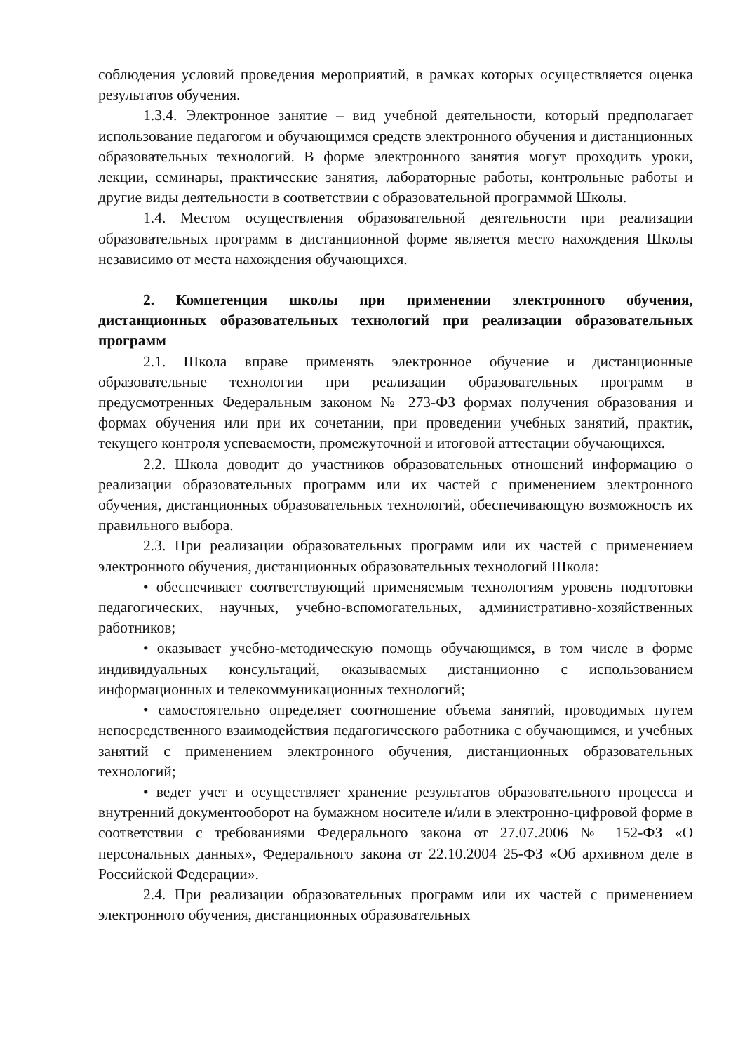соблюдения условий проведения мероприятий, в рамках которых осуществляется оценка результатов обучения.
1.3.4. Электронное занятие – вид учебной деятельности, который предполагает использование педагогом и обучающимся средств электронного обучения и дистанционных образовательных технологий. В форме электронного занятия могут проходить уроки, лекции, семинары, практические занятия, лабораторные работы, контрольные работы и другие виды деятельности в соответствии с образовательной программой Школы.
1.4. Местом осуществления образовательной деятельности при реализации образовательных программ в дистанционной форме является место нахождения Школы независимо от места нахождения обучающихся.
2. Компетенция школы при применении электронного обучения, дистанционных образовательных технологий при реализации образовательных программ
2.1. Школа вправе применять электронное обучение и дистанционные образовательные технологии при реализации образовательных программ в предусмотренных Федеральным законом № 273-ФЗ формах получения образования и формах обучения или при их сочетании, при проведении учебных занятий, практик, текущего контроля успеваемости, промежуточной и итоговой аттестации обучающихся.
2.2. Школа доводит до участников образовательных отношений информацию о реализации образовательных программ или их частей с применением электронного обучения, дистанционных образовательных технологий, обеспечивающую возможность их правильного выбора.
2.3. При реализации образовательных программ или их частей с применением электронного обучения, дистанционных образовательных технологий Школа:
• обеспечивает соответствующий применяемым технологиям уровень подготовки педагогических, научных, учебно-вспомогательных, административно-хозяйственных работников;
• оказывает учебно-методическую помощь обучающимся, в том числе в форме индивидуальных консультаций, оказываемых дистанционно с использованием информационных и телекоммуникационных технологий;
• самостоятельно определяет соотношение объема занятий, проводимых путем непосредственного взаимодействия педагогического работника с обучающимся, и учебных занятий с применением электронного обучения, дистанционных образовательных технологий;
• ведет учет и осуществляет хранение результатов образовательного процесса и внутренний документооборот на бумажном носителе и/или в электронно-цифровой форме в соответствии с требованиями Федерального закона от 27.07.2006 № 152-ФЗ «О персональных данных», Федерального закона от 22.10.2004 25-ФЗ «Об архивном деле в Российской Федерации».
2.4. При реализации образовательных программ или их частей с применением электронного обучения, дистанционных образовательных